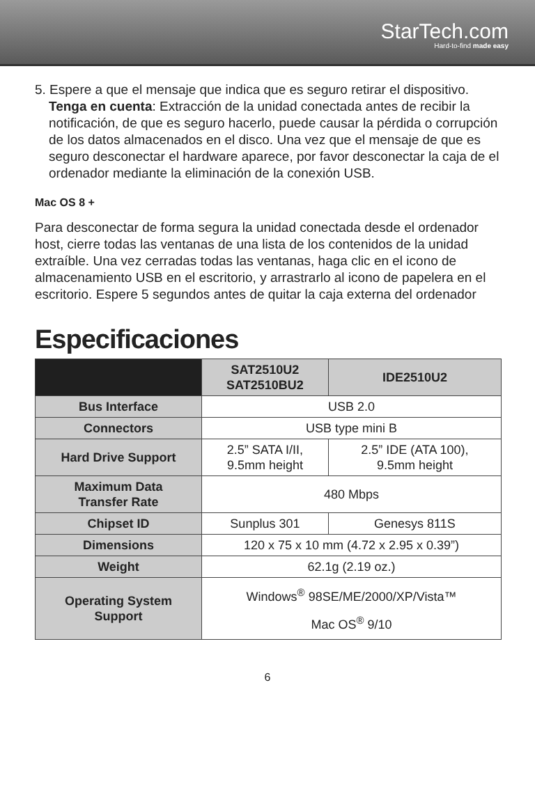StarTech.com
Hard-to-find made easy
5. Espere a que el mensaje que indica que es seguro retirar el dispositivo. Tenga en cuenta: Extracción de la unidad conectada antes de recibir la notificación, de que es seguro hacerlo, puede causar la pérdida o corrupción de los datos almacenados en el disco. Una vez que el mensaje de que es seguro desconectar el hardware aparece, por favor desconectar la caja de el ordenador mediante la eliminación de la conexión USB.
Mac OS 8 +
Para desconectar de forma segura la unidad conectada desde el ordenador host, cierre todas las ventanas de una lista de los contenidos de la unidad extraíble. Una vez cerradas todas las ventanas, haga clic en el icono de almacenamiento USB en el escritorio, y arrastrarlo al icono de papelera en el escritorio. Espere 5 segundos antes de quitar la caja externa del ordenador
Especificaciones
| | SAT2510U2 SAT2510BU2 | IDE2510U2 |
| --- | --- | --- |
| Bus Interface | USB 2.0 | |
| Connectors | USB type mini B | |
| Hard Drive Support | 2.5” SATA I/II, 9.5mm height | 2.5” IDE (ATA 100), 9.5mm height |
| Maximum Data Transfer Rate | 480 Mbps | |
| Chipset ID | Sunplus 301 | Genesys 811S |
| Dimensions | 120 x 75 x 10 mm (4.72 x 2.95 x 0.39”) | |
| Weight | 62.1g (2.19 oz.) | |
| Operating System Support | Windows<sup>®</sup> 98SE/ME/2000/XP/Vista™ Mac OS<sup>®</sup> 9/10 | |
6